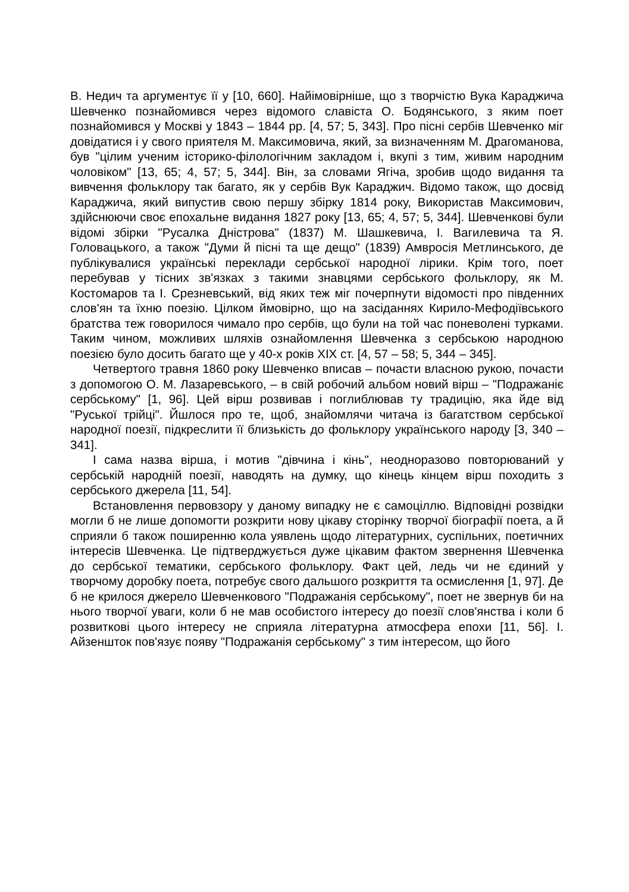В. Недич та аргументує її у [10, 660]. Найімовірніше, що з творчістю Вука Караджича Шевченко познайомився через відомого славіста О. Бодянського, з яким поет познайомився у Москві у 1843 – 1844 рр. [4, 57; 5, 343]. Про пісні сербів Шевченко міг довідатися і у свого приятеля М. Максимовича, який, за визначенням М. Драгоманова, був "цілим ученим історико-філологічним закладом і, вкупі з тим, живим народним чоловіком" [13, 65; 4, 57; 5, 344]. Він, за словами Ягіча, зробив щодо видання та вивчення фольклору так багато, як у сербів Вук Караджич. Відомо також, що досвід Караджича, який випустив свою першу збірку 1814 року, Використав Максимович, здійснюючи своє епохальне видання 1827 року [13, 65; 4, 57; 5, 344]. Шевченкові були відомі збірки "Русалка Дністрова" (1837) М. Шашкевича, І. Вагилевича та Я. Головацького, а також "Думи й пісні та ще дещо" (1839) Амвросія Метлинського, де публікувалися українські переклади сербської народної лірики. Крім того, поет перебував у тісних зв'язках з такими знавцями сербського фольклору, як М. Костомаров та І. Срезневський, від яких теж міг почерпнути відомості про південних слов'ян та їхню поезію. Цілком ймовірно, що на засіданнях Кирило-Мефодіївського братства теж говорилося чимало про сербів, що були на той час поневолені турками. Таким чином, можливих шляхів ознайомлення Шевченка з сербською народною поезією було досить багато ще у 40-х років XIX ст. [4, 57 – 58; 5, 344 – 345].
Четвертого травня 1860 року Шевченко вписав – почасти власною рукою, почасти з допомогою О. М. Лазаревського, – в свій робочий альбом новий вірш – "Подражаніє сербському" [1, 96]. Цей вірш розвивав і поглиблював ту традицію, яка йде від "Руської трійці". Йшлося про те, щоб, знайомлячи читача із багатством сербської народної поезії, підкреслити її близькість до фольклору українського народу [3, 340 – 341].
І сама назва вірша, і мотив "дівчина і кінь", неодноразово повторюваний у сербській народній поезії, наводять на думку, що кінець кінцем вірш походить з сербського джерела [11, 54].
Встановлення первовзору у даному випадку не є самоціллю. Відповідні розвідки могли б не лише допомогти розкрити нову цікаву сторінку творчої біографії поета, а й сприяли б також поширенню кола уявлень щодо літературних, суспільних, поетичних інтересів Шевченка. Це підтверджується дуже цікавим фактом звернення Шевченка до сербської тематики, сербського фольклору. Факт цей, ледь чи не єдиний у творчому доробку поета, потребує свого дальшого розкриття та осмислення [1, 97]. Де б не крилося джерело Шевченкового "Подражанія сербському", поет не звернув би на нього творчої уваги, коли б не мав особистого інтересу до поезії слов'янства і коли б розвиткові цього інтересу не сприяла літературна атмосфера епохи [11, 56]. І. Айзеншток пов'язує появу "Подражанія сербському" з тим інтересом, що його